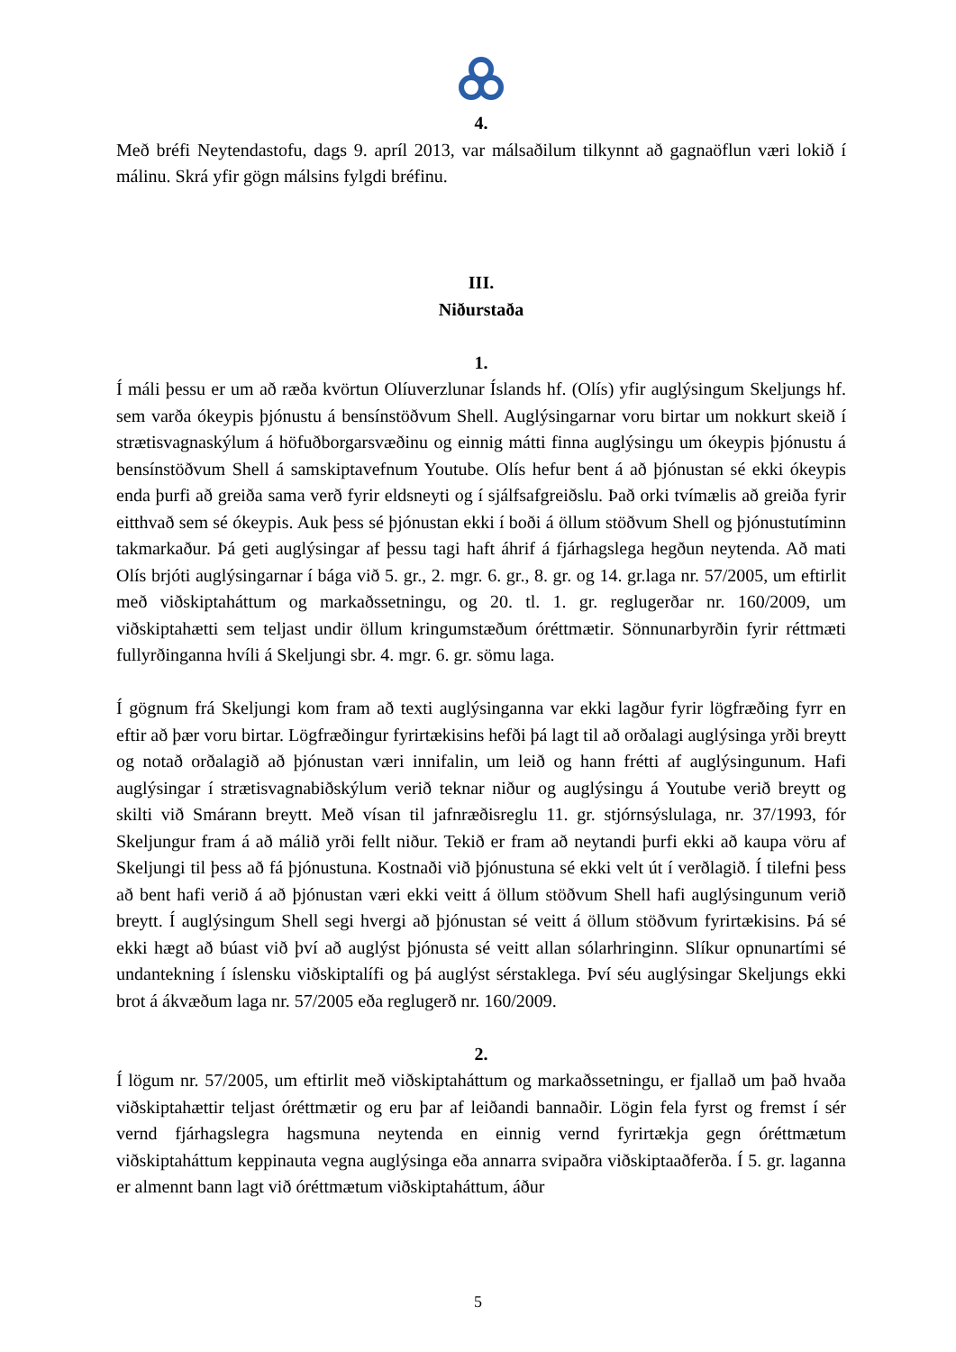4.
Með bréfi Neytendastofu, dags 9. apríl 2013, var málsaðilum tilkynnt að gagnaöflun væri lokið í málinu. Skrá yfir gögn málsins fylgdi bréfinu.
III.
Niðurstaða
1.
Í máli þessu er um að ræða kvörtun Olíuverzlunar Íslands hf. (Olís) yfir auglýsingum Skeljungs hf. sem varða ókeypis þjónustu á bensínstöðvum Shell. Auglýsingarnar voru birtar um nokkurt skeið í strætisvagnaskýlum á höfuðborgarsvæðinu og einnig mátti finna auglýsingu um ókeypis þjónustu á bensínstöðvum Shell á samskiptavefnum Youtube. Olís hefur bent á að þjónustan sé ekki ókeypis enda þurfi að greiða sama verð fyrir eldsneyti og í sjálfsafgreiðslu. Það orki tvímælis að greiða fyrir eitthvað sem sé ókeypis. Auk þess sé þjónustan ekki í boði á öllum stöðvum Shell og þjónustutíminn takmarkaður. Þá geti auglýsingar af þessu tagi haft áhrif á fjárhagslega hegðun neytenda. Að mati Olís brjóti auglýsingarnar í bága við 5. gr., 2. mgr. 6. gr., 8. gr. og 14. gr.laga nr. 57/2005, um eftirlit með viðskiptaháttum og markaðssetningu, og 20. tl. 1. gr. reglugerðar nr. 160/2009, um viðskiptahætti sem teljast undir öllum kringumstæðum óréttmætir. Sönnunarbyrðin fyrir réttmæti fullyrðinganna hvíli á Skeljungi sbr. 4. mgr. 6. gr. sömu laga.
Í gögnum frá Skeljungi kom fram að texti auglýsinganna var ekki lagður fyrir lögfræðing fyrr en eftir að þær voru birtar. Lögfræðingur fyrirtækisins hefði þá lagt til að orðalagi auglýsinga yrði breytt og notað orðalagið að þjónustan væri innifalin, um leið og hann frétti af auglýsingunum. Hafi auglýsingar í strætisvagnabiðskýlum verið teknar niður og auglýsingu á Youtube verið breytt og skilti við Smárann breytt. Með vísan til jafnræðisreglu 11. gr. stjórnsýslulaga, nr. 37/1993, fór Skeljungur fram á að málið yrði fellt niður. Tekið er fram að neytandi þurfi ekki að kaupa vöru af Skeljungi til þess að fá þjónustuna. Kostnaði við þjónustuna sé ekki velt út í verðlagið. Í tilefni þess að bent hafi verið á að þjónustan væri ekki veitt á öllum stöðvum Shell hafi auglýsingunum verið breytt. Í auglýsingum Shell segi hvergi að þjónustan sé veitt á öllum stöðvum fyrirtækisins. Þá sé ekki hægt að búast við því að auglýst þjónusta sé veitt allan sólarhringinn. Slíkur opnunartími sé undantekning í íslensku viðskiptalífi og þá auglýst sérstaklega. Því séu auglýsingar Skeljungs ekki brot á ákvæðum laga nr. 57/2005 eða reglugerð nr. 160/2009.
2.
Í lögum nr. 57/2005, um eftirlit með viðskiptaháttum og markaðssetningu, er fjallað um það hvaða viðskiptahættir teljast óréttmætir og eru þar af leiðandi bannaðir. Lögin fela fyrst og fremst í sér vernd fjárhagslegra hagsmuna neytenda en einnig vernd fyrirtækja gegn óréttmætum viðskiptaháttum keppinauta vegna auglýsinga eða annarra svipaðra viðskiptaaðferða. Í 5. gr. laganna er almennt bann lagt við óréttmætum viðskiptaháttum, áður
5